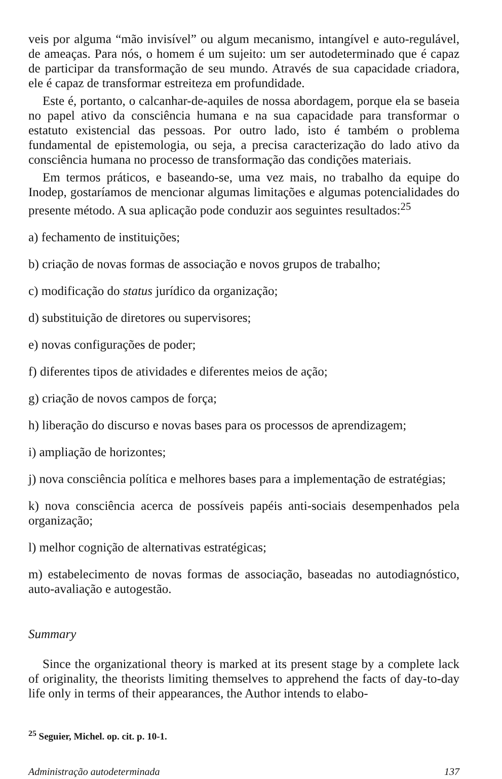veis por alguma “mão invisível” ou algum mecanismo, intangível e auto-regulável, de ameaças. Para nós, o homem é um sujeito: um ser autodeterminado que é capaz de participar da transformação de seu mundo. Através de sua capacidade criadora, ele é capaz de transformar estreiteza em profundidade.
Este é, portanto, o calcanhar-de-aquiles de nossa abordagem, porque ela se baseia no papel ativo da consciência humana e na sua capacidade para transformar o estatuto existencial das pessoas. Por outro lado, isto é também o problema fundamental de epistemologia, ou seja, a precisa caracterização do lado ativo da consciência humana no processo de transformação das condições materiais.
Em termos práticos, e baseando-se, uma vez mais, no trabalho da equipe do Inodep, gostaríamos de mencionar algumas limitações e algumas potencialidades do presente método. A sua aplicação pode conduzir aos seguintes resultados:<sup>25</sup>
a) fechamento de instituições;
b) criação de novas formas de associação e novos grupos de trabalho;
c) modificação do status jurídico da organização;
d) substituição de diretores ou supervisores;
e) novas configurações de poder;
f) diferentes tipos de atividades e diferentes meios de ação;
g) criação de novos campos de força;
h) liberação do discurso e novas bases para os processos de aprendizagem;
i) ampliação de horizontes;
j) nova consciência política e melhores bases para a implementação de estratégias;
k) nova consciência acerca de possíveis papéis anti-sociais desempenhados pela organização;
l) melhor cognição de alternativas estratégicas;
m) estabelecimento de novas formas de associação, baseadas no autodiagnóstico, auto-avaliação e autogestão.
Summary
Since the organizational theory is marked at its present stage by a complete lack of originality, the theorists limiting themselves to apprehend the facts of day-to-day life only in terms of their appearances, the Author intends to elabo-
<sup>25</sup> Seguier, Michel. op. cit. p. 10-1.
Administração autodeterminada 137